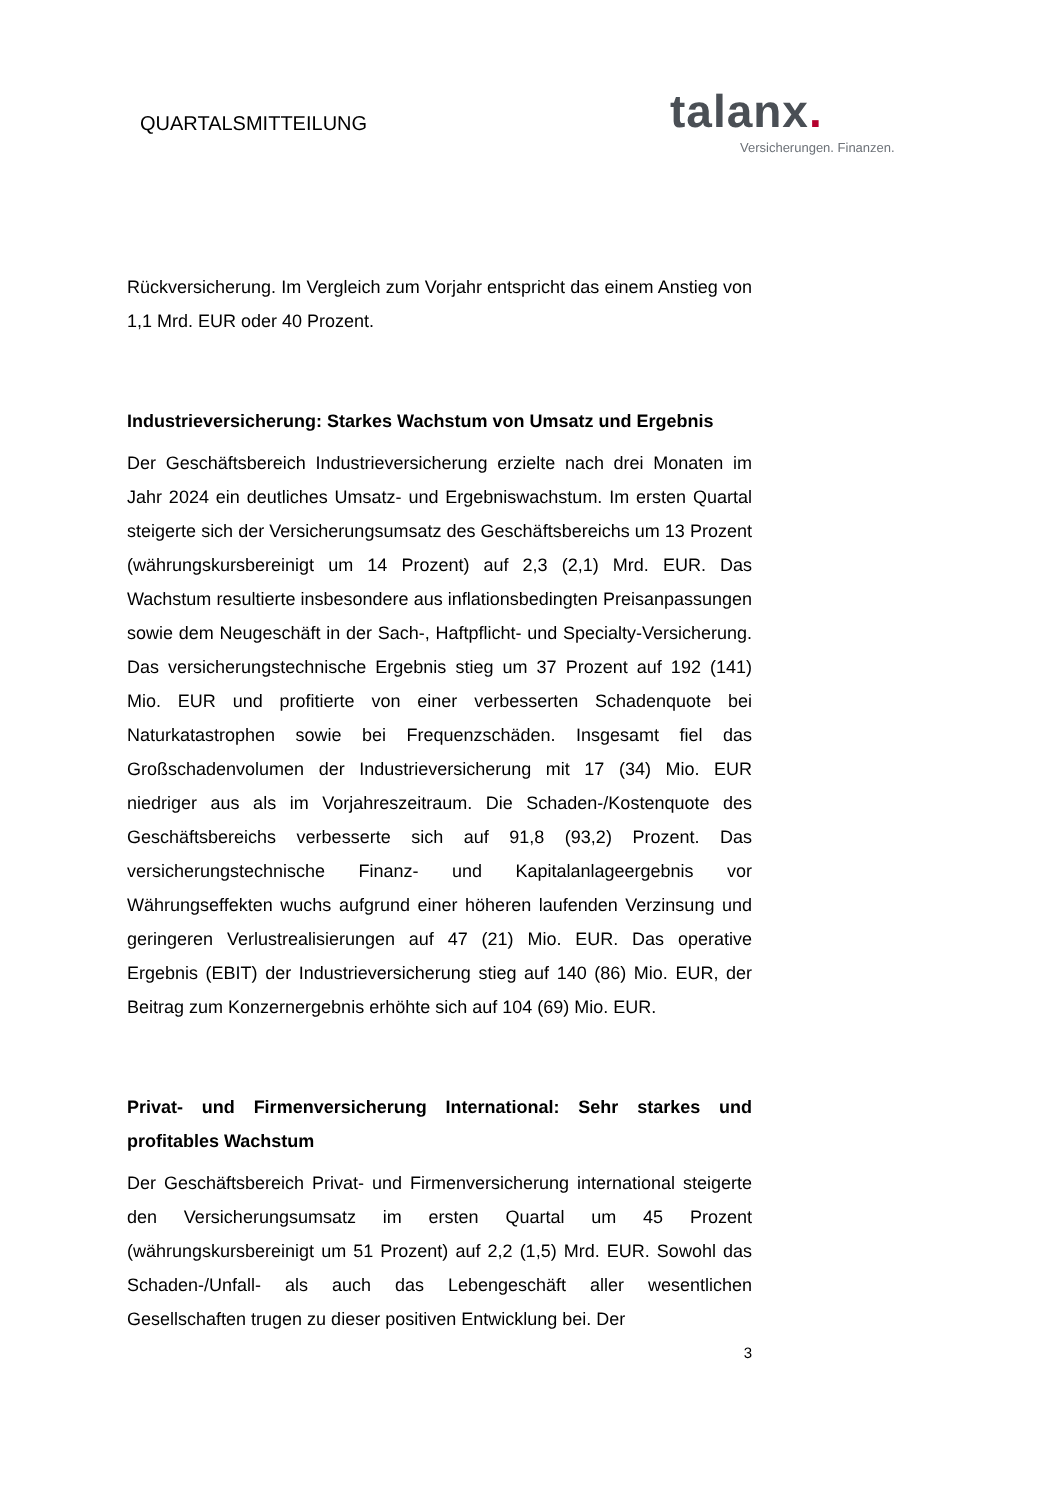QUARTALSMITTEILUNG
talanx.
Versicherungen. Finanzen.
Rückversicherung. Im Vergleich zum Vorjahr entspricht das einem Anstieg von 1,1 Mrd. EUR oder 40 Prozent.
Industrieversicherung: Starkes Wachstum von Umsatz und Ergebnis
Der Geschäftsbereich Industrieversicherung erzielte nach drei Monaten im Jahr 2024 ein deutliches Umsatz- und Ergebniswachstum. Im ersten Quartal steigerte sich der Versicherungsumsatz des Geschäftsbereichs um 13 Prozent (währungskursbereinigt um 14 Prozent) auf 2,3 (2,1) Mrd. EUR. Das Wachstum resultierte insbesondere aus inflationsbedingten Preisanpassungen sowie dem Neugeschäft in der Sach-, Haftpflicht- und Specialty-Versicherung. Das versicherungstechnische Ergebnis stieg um 37 Prozent auf 192 (141) Mio. EUR und profitierte von einer verbesserten Schadenquote bei Naturkatastrophen sowie bei Frequenzschäden. Insgesamt fiel das Großschadenvolumen der Industrieversicherung mit 17 (34) Mio. EUR niedriger aus als im Vorjahreszeitraum. Die Schaden-/Kostenquote des Geschäftsbereichs verbesserte sich auf 91,8 (93,2) Prozent. Das versicherungstechnische Finanz- und Kapitalanlageergebnis vor Währungseffekten wuchs aufgrund einer höheren laufenden Verzinsung und geringeren Verlustrealisierungen auf 47 (21) Mio. EUR. Das operative Ergebnis (EBIT) der Industrieversicherung stieg auf 140 (86) Mio. EUR, der Beitrag zum Konzernergebnis erhöhte sich auf 104 (69) Mio. EUR.
Privat- und Firmenversicherung International: Sehr starkes und profitables Wachstum
Der Geschäftsbereich Privat- und Firmenversicherung international steigerte den Versicherungsumsatz im ersten Quartal um 45 Prozent (währungskursbereinigt um 51 Prozent) auf 2,2 (1,5) Mrd. EUR. Sowohl das Schaden-/Unfall- als auch das Lebengeschäft aller wesentlichen Gesellschaften trugen zu dieser positiven Entwicklung bei. Der
3